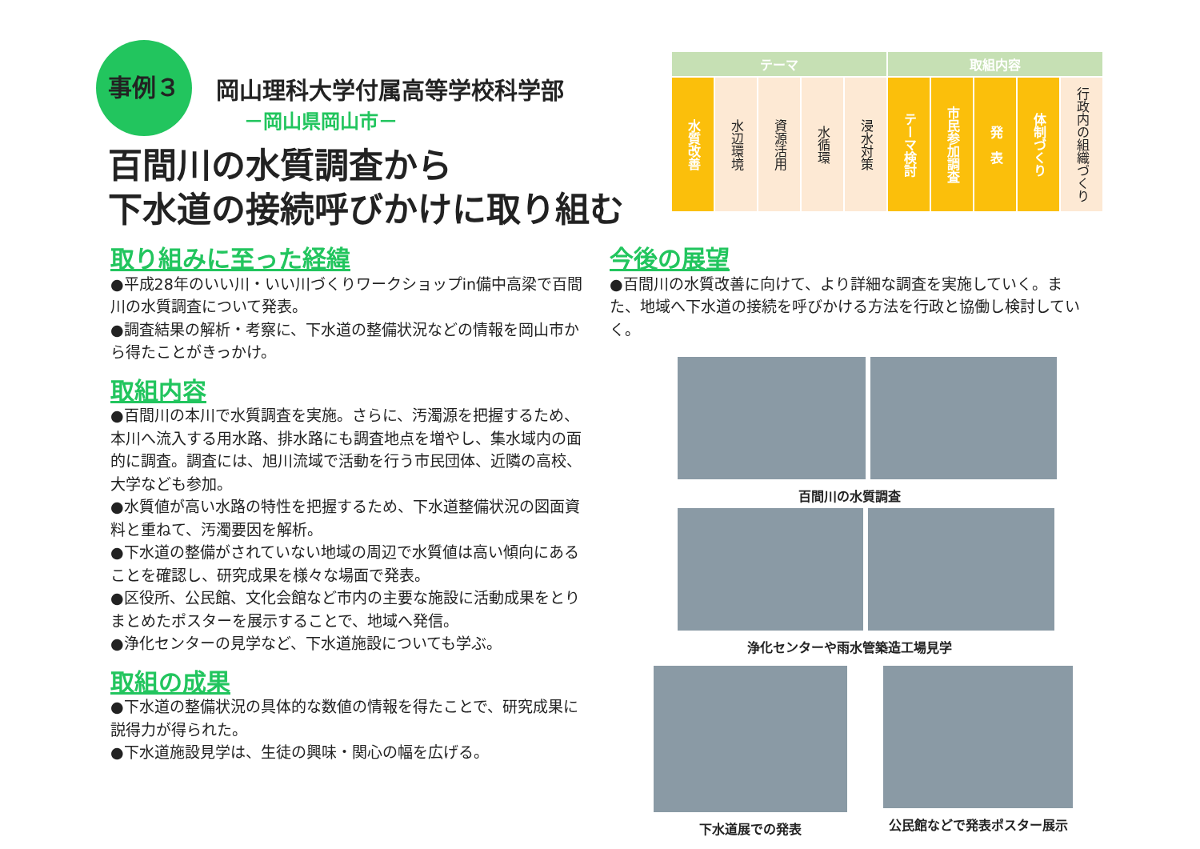事例３
岡山理科大学付属高等学校科学部
－岡山県岡山市－
百間川の水質調査から
下水道の接続呼びかけに取り組む
| テーマ | | | | | 取組内容 | | | | |
| --- | --- | --- | --- | --- | --- | --- | --- | --- | --- |
| 水質改善 | 水辺環境 | 資源活用 | 水循環 | 浸水対策 | テーマ検討 | 市民参加調査 | 発 表 | 体制づくり | 行政内の組織づくり |
取り組みに至った経緯
●平成28年のいい川・いい川づくりワークショップin備中高梁で百間川の水質調査について発表。
●調査結果の解析・考察に、下水道の整備状況などの情報を岡山市から得たことがきっかけ。
取組内容
●百間川の本川で水質調査を実施。さらに、汚濁源を把握するため、本川へ流入する用水路、排水路にも調査地点を増やし、集水域内の面的に調査。調査には、旭川流域で活動を行う市民団体、近隣の高校、大学なども参加。
●水質値が高い水路の特性を把握するため、下水道整備状況の図面資料と重ねて、汚濁要因を解析。
●下水道の整備がされていない地域の周辺で水質値は高い傾向にあることを確認し、研究成果を様々な場面で発表。
●区役所、公民館、文化会館など市内の主要な施設に活動成果をとりまとめたポスターを展示することで、地域へ発信。
●浄化センターの見学など、下水道施設についても学ぶ。
取組の成果
●下水道の整備状況の具体的な数値の情報を得たことで、研究成果に説得力が得られた。
●下水道施設見学は、生徒の興味・関心の幅を広げる。
今後の展望
●百間川の水質改善に向けて、より詳細な調査を実施していく。また、地域へ下水道の接続を呼びかける方法を行政と協働し検討していく。
百間川の水質調査
浄化センターや雨水管築造工場見学
下水道展での発表 公民館などで発表ポスター展示